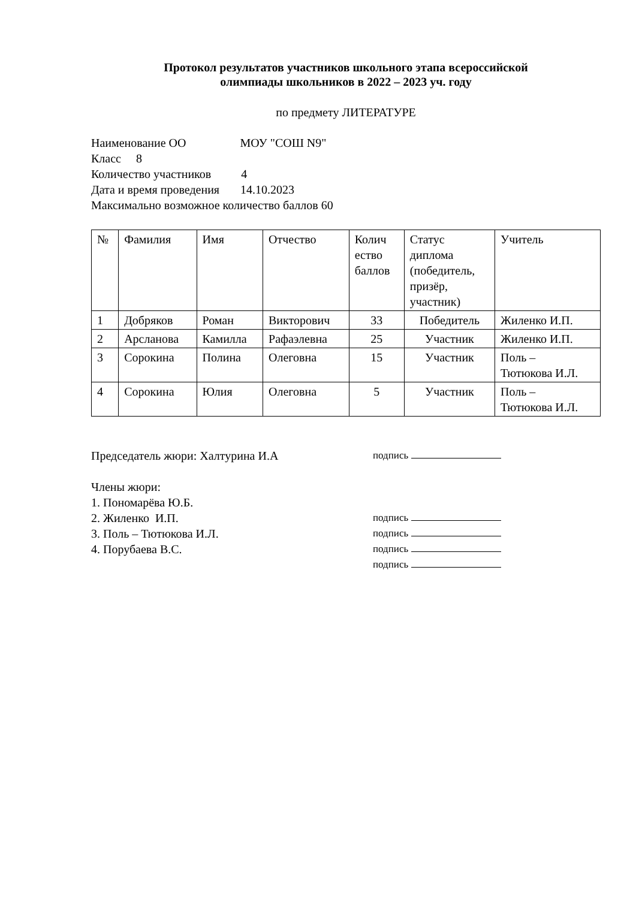Протокол результатов участников школьного этапа всероссийской
олимпиады школьников в 2022 – 2023 уч. году
по предмету ЛИТЕРАТУРЕ
Наименование ОО МОУ "СОШ N9"
Класс 8
Количество участников 4
Дата и время проведения 14.10.2023
Максимально возможное количество баллов 60
| № | Фамилия | Имя | Отчество | Колич ество баллов | Статус диплома (победитель, призёр, участник) | Учитель |
| 1 | Добряков | Роман | Викторович | 33 | Победитель | Жиленко И.П. |
| 2 | Арсланова | Камилла | Рафаэлевна | 25 | Участник | Жиленко И.П. |
| 3 | Сорокина | Полина | Олеговна | 15 | Участник | Поль – Тютюкова И.Л. |
| 4 | Сорокина | Юлия | Олеговна | 5 | Участник | Поль – Тютюкова И.Л. |
Председатель жюри: Халтурина И.А
Члены жюри:
1. Пономарёва Ю.Б.
2. Жиленко И.П.
3. Поль – Тютюкова И.Л.
4. Порубаева В.С.
подпись
подпись
подпись
подпись
подпись